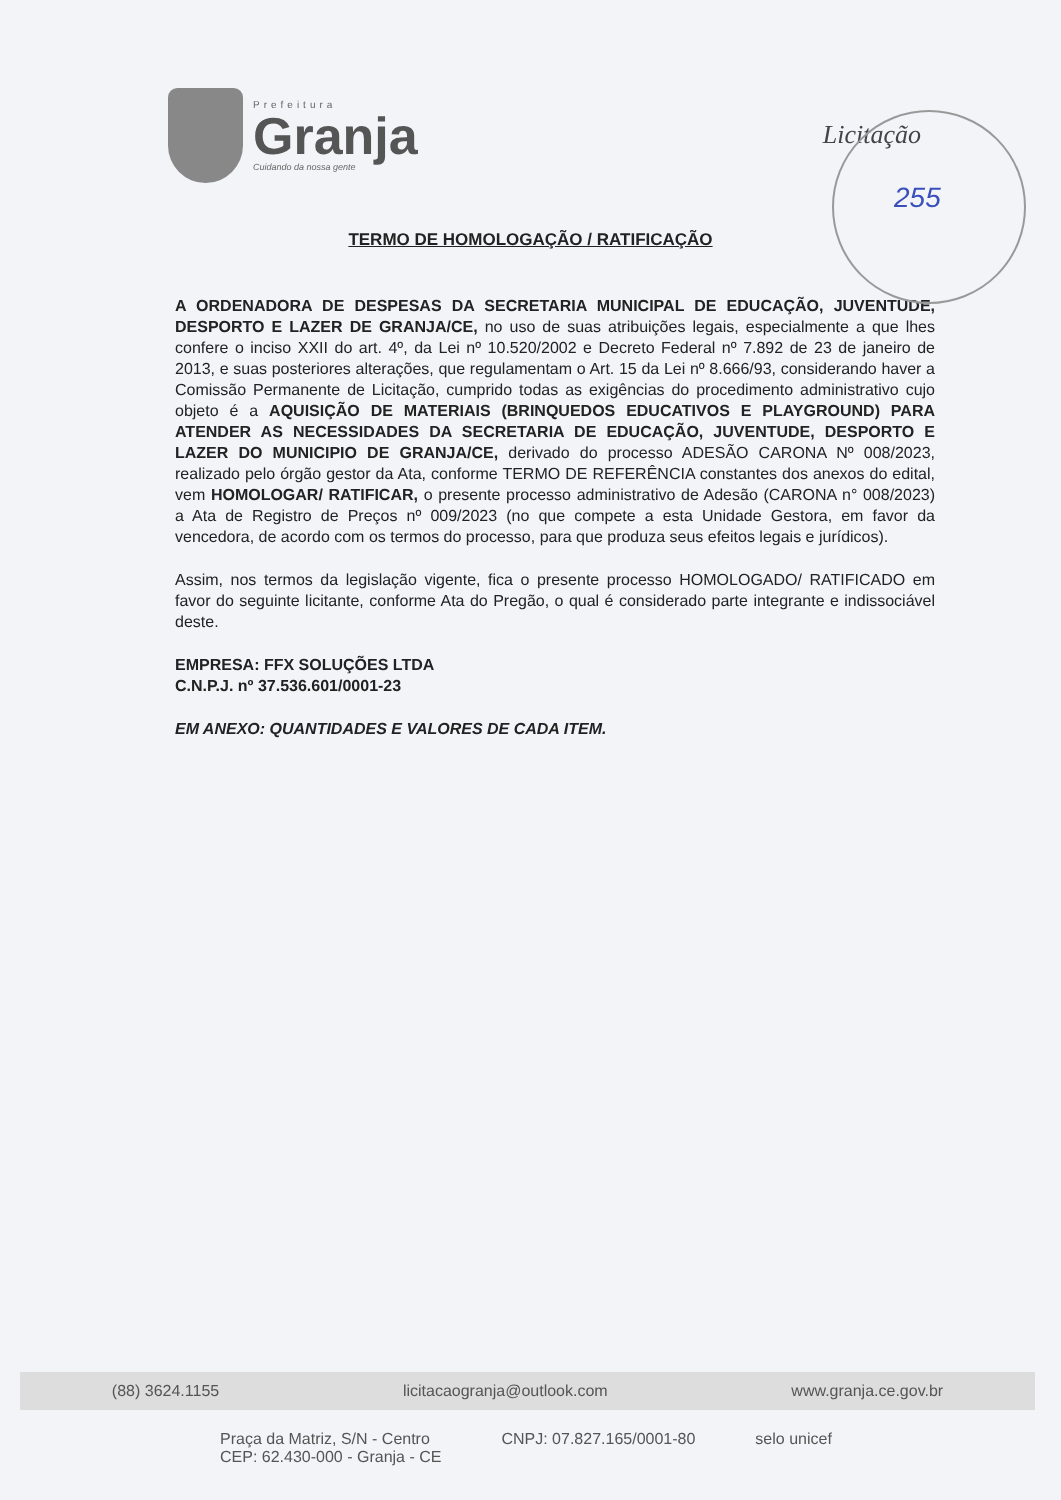Prefeitura
Granja
Cuidando da nossa gente
Licitação
255
TERMO DE HOMOLOGAÇÃO / RATIFICAÇÃO
A ORDENADORA DE DESPESAS DA SECRETARIA MUNICIPAL DE EDUCAÇÃO, JUVENTUDE, DESPORTO E LAZER DE GRANJA/CE, no uso de suas atribuições legais, especialmente a que lhes confere o inciso XXII do art. 4º, da Lei nº 10.520/2002 e Decreto Federal nº 7.892 de 23 de janeiro de 2013, e suas posteriores alterações, que regulamentam o Art. 15 da Lei nº 8.666/93, considerando haver a Comissão Permanente de Licitação, cumprido todas as exigências do procedimento administrativo cujo objeto é a AQUISIÇÃO DE MATERIAIS (BRINQUEDOS EDUCATIVOS E PLAYGROUND) PARA ATENDER AS NECESSIDADES DA SECRETARIA DE EDUCAÇÃO, JUVENTUDE, DESPORTO E LAZER DO MUNICIPIO DE GRANJA/CE, derivado do processo ADESÃO CARONA Nº 008/2023, realizado pelo órgão gestor da Ata, conforme TERMO DE REFERÊNCIA constantes dos anexos do edital, vem HOMOLOGAR/ RATIFICAR, o presente processo administrativo de Adesão (CARONA n° 008/2023) a Ata de Registro de Preços nº 009/2023 (no que compete a esta Unidade Gestora, em favor da vencedora, de acordo com os termos do processo, para que produza seus efeitos legais e jurídicos).
Assim, nos termos da legislação vigente, fica o presente processo HOMOLOGADO/ RATIFICADO em favor do seguinte licitante, conforme Ata do Pregão, o qual é considerado parte integrante e indissociável deste.
EMPRESA: FFX SOLUÇÕES LTDA
C.N.P.J. nº 37.536.601/0001-23
EM ANEXO: QUANTIDADES E VALORES DE CADA ITEM.
(88) 3624.1155 licitacaogranja@outlook.com www.granja.ce.gov.br
Praça da Matriz, S/N - Centro
CEP: 62.430-000 - Granja - CE
CNPJ: 07.827.165/0001-80 selo unicef